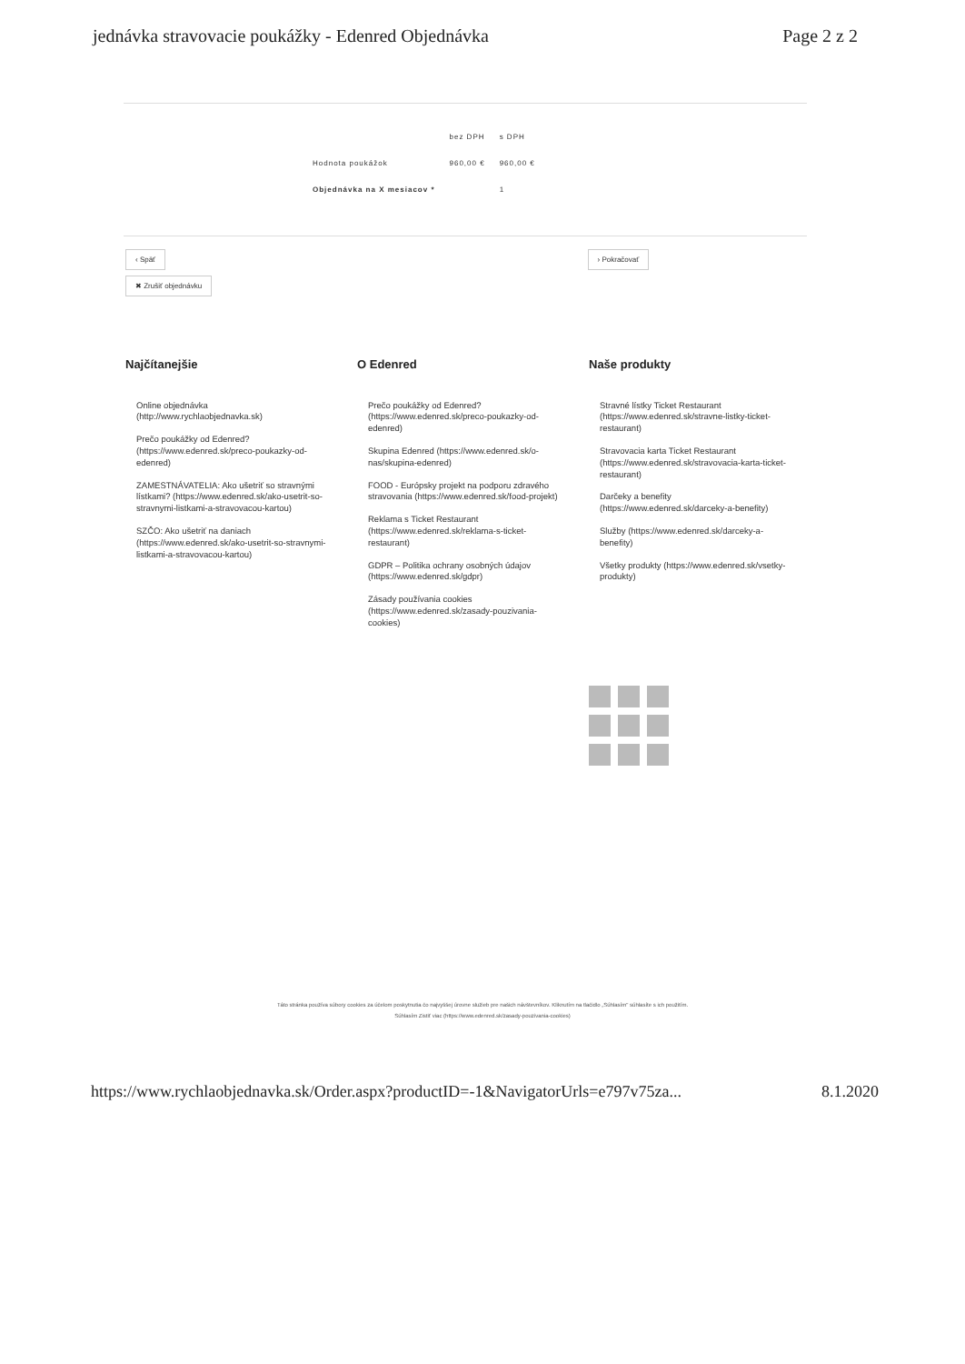jednávka stravovacie poukážky - Edenred Objednávka Page 2 z 2
| | bez DPH | s DPH |
| --- | --- | --- |
| Hodnota poukážok | 960,00 € | 960,00 € |
| Objednávka na X mesiacov * | | 1 |
‹ Späť › Pokračovať
✖ Zrušiť objednávku
Najčítanejšie
Online objednávka (http://www.rychlaobjednavka.sk)
Prečo poukážky od Edenred? (https://www.edenred.sk/preco-poukazky-od-edenred)
ZAMESTNÁVATELIA: Ako ušetriť so stravnými lístkami? (https://www.edenred.sk/ako-usetrit-so-stravnymi-listkami-a-stravovacou-kartou)
SZČO: Ako ušetriť na daniach (https://www.edenred.sk/ako-usetrit-so-stravnymi-listkami-a-stravovacou-kartou)
O Edenred
Prečo poukážky od Edenred? (https://www.edenred.sk/preco-poukazky-od-edenred)
Skupina Edenred (https://www.edenred.sk/o-nas/skupina-edenred)
FOOD - Európsky projekt na podporu zdravého stravovania (https://www.edenred.sk/food-projekt)
Reklama s Ticket Restaurant (https://www.edenred.sk/reklama-s-ticket-restaurant)
GDPR – Politika ochrany osobných údajov (https://www.edenred.sk/gdpr)
Zásady používania cookies (https://www.edenred.sk/zasady-pouzivania-cookies)
Naše produkty
Stravné lístky Ticket Restaurant (https://www.edenred.sk/stravne-listky-ticket-restaurant)
Stravovacia karta Ticket Restaurant (https://www.edenred.sk/stravovacia-karta-ticket-restaurant)
Darčeky a benefity (https://www.edenred.sk/darceky-a-benefity)
Služby (https://www.edenred.sk/darceky-a-benefity)
Všetky produkty (https://www.edenred.sk/vsetky-produkty)
Táto stránka používa súbory cookies za účelom poskytnutia čo najvyššej úrovne služieb pre našich návštevníkov. Kliknutím na tlačidlo „Súhlasím" súhlasíte s ich použitím.
Súhlasím Zistiť viac (https://www.edenred.sk/zasady-pouzivania-cookies)
https://www.rychlaobjednavka.sk/Order.aspx?productID=-1&NavigatorUrls=e797v75za... 8.1.2020